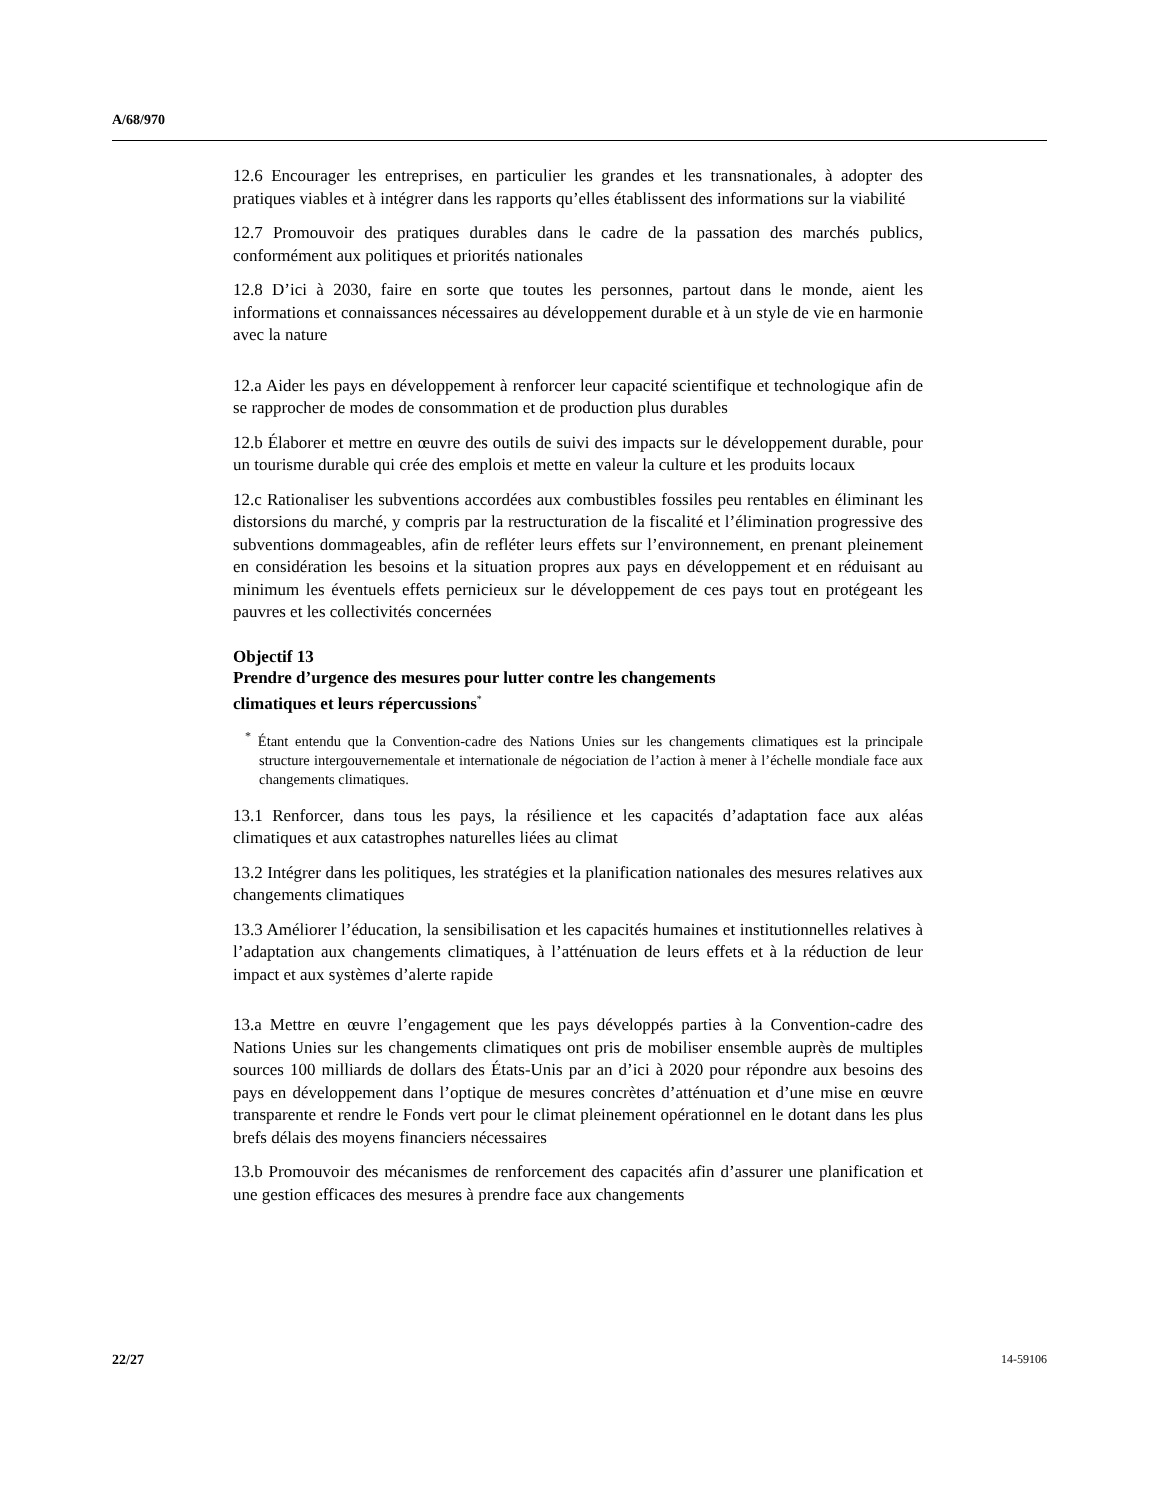A/68/970
12.6 Encourager les entreprises, en particulier les grandes et les transnationales, à adopter des pratiques viables et à intégrer dans les rapports qu’elles établissent des informations sur la viabilité
12.7 Promouvoir des pratiques durables dans le cadre de la passation des marchés publics, conformément aux politiques et priorités nationales
12.8 D’ici à 2030, faire en sorte que toutes les personnes, partout dans le monde, aient les informations et connaissances nécessaires au développement durable et à un style de vie en harmonie avec la nature
12.a Aider les pays en développement à renforcer leur capacité scientifique et technologique afin de se rapprocher de modes de consommation et de production plus durables
12.b Élaborer et mettre en œuvre des outils de suivi des impacts sur le développement durable, pour un tourisme durable qui crée des emplois et mette en valeur la culture et les produits locaux
12.c Rationaliser les subventions accordées aux combustibles fossiles peu rentables en éliminant les distorsions du marché, y compris par la restructuration de la fiscalité et l’élimination progressive des subventions dommageables, afin de refléter leurs effets sur l’environnement, en prenant pleinement en considération les besoins et la situation propres aux pays en développement et en réduisant au minimum les éventuels effets pernicieux sur le développement de ces pays tout en protégeant les pauvres et les collectivités concernées
Objectif 13
Prendre d’urgence des mesures pour lutter contre les changements
climatiques et leurs répercussions<sup>*</sup>
<sup>*</sup> Étant entendu que la Convention-cadre des Nations Unies sur les changements climatiques est la principale structure intergouvernementale et internationale de négociation de l’action à mener à l’échelle mondiale face aux changements climatiques.
13.1 Renforcer, dans tous les pays, la résilience et les capacités d’adaptation face aux aléas climatiques et aux catastrophes naturelles liées au climat
13.2 Intégrer dans les politiques, les stratégies et la planification nationales des mesures relatives aux changements climatiques
13.3 Améliorer l’éducation, la sensibilisation et les capacités humaines et institutionnelles relatives à l’adaptation aux changements climatiques, à l’atténuation de leurs effets et à la réduction de leur impact et aux systèmes d’alerte rapide
13.a Mettre en œuvre l’engagement que les pays développés parties à la Convention-cadre des Nations Unies sur les changements climatiques ont pris de mobiliser ensemble auprès de multiples sources 100 milliards de dollars des États-Unis par an d’ici à 2020 pour répondre aux besoins des pays en développement dans l’optique de mesures concrètes d’atténuation et d’une mise en œuvre transparente et rendre le Fonds vert pour le climat pleinement opérationnel en le dotant dans les plus brefs délais des moyens financiers nécessaires
13.b Promouvoir des mécanismes de renforcement des capacités afin d’assurer une planification et une gestion efficaces des mesures à prendre face aux changements
22/27 14-59106